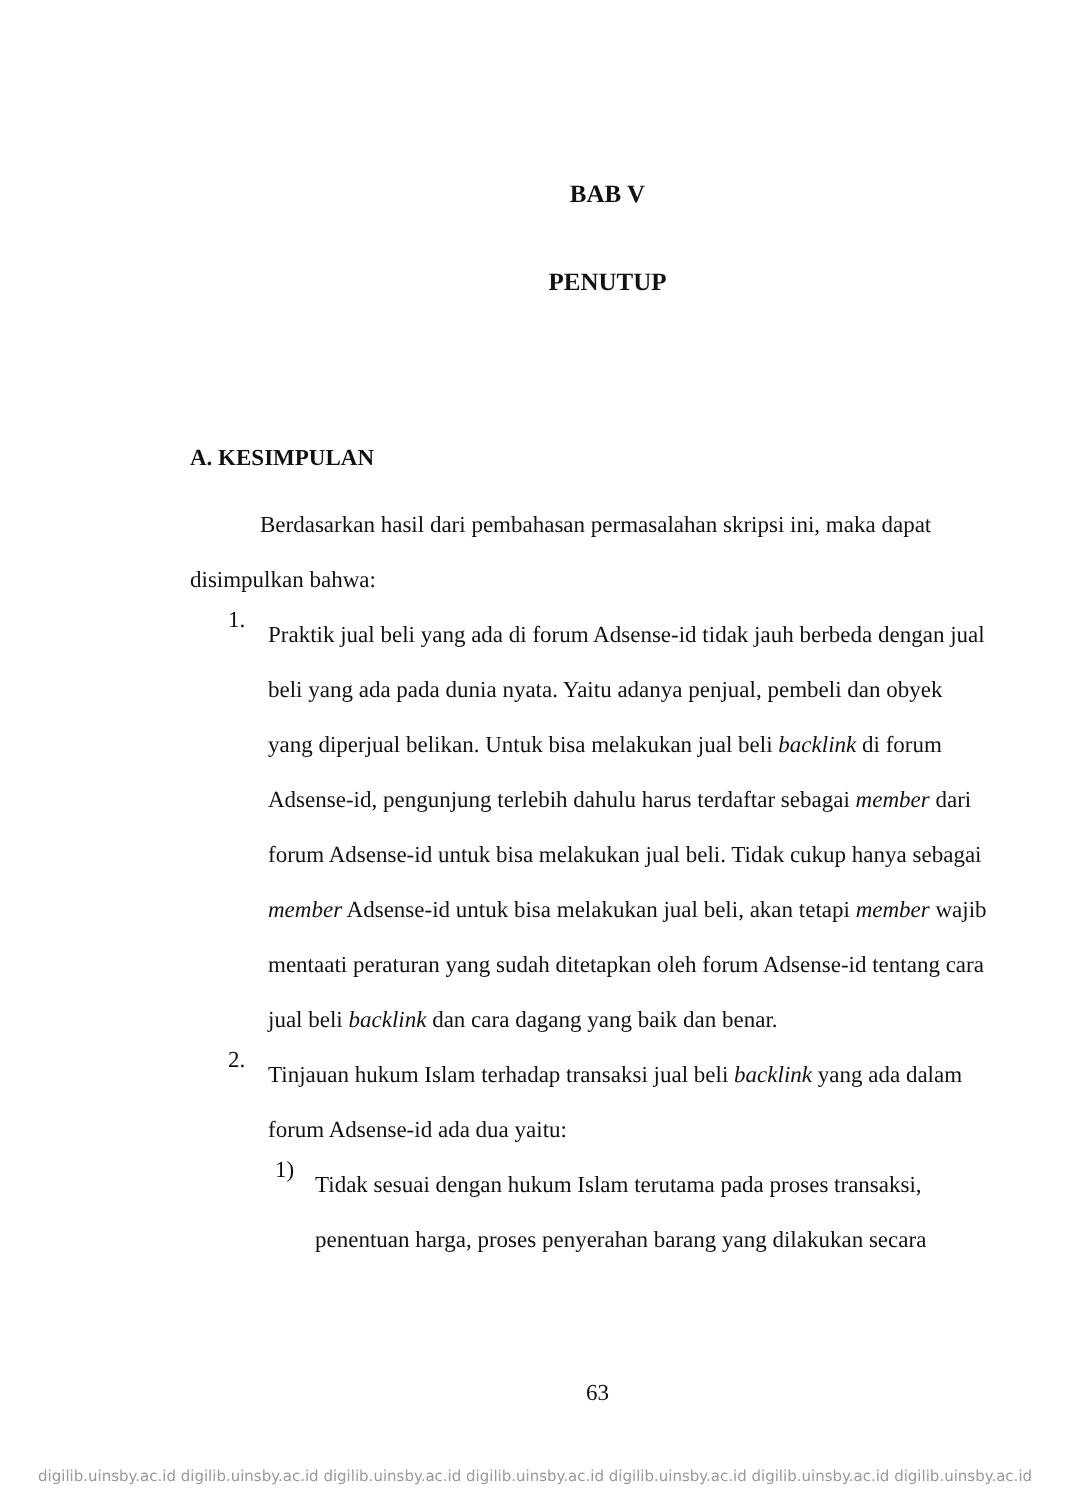BAB V
PENUTUP
A. KESIMPULAN
Berdasarkan hasil dari pembahasan permasalahan skripsi ini, maka dapat disimpulkan bahwa:
1.
Praktik jual beli yang ada di forum Adsense-id tidak jauh berbeda dengan jual beli yang ada pada dunia nyata. Yaitu adanya penjual, pembeli dan obyek yang diperjual belikan. Untuk bisa melakukan jual beli backlink di forum Adsense-id, pengunjung terlebih dahulu harus terdaftar sebagai member dari forum Adsense-id untuk bisa melakukan jual beli. Tidak cukup hanya sebagai member Adsense-id untuk bisa melakukan jual beli, akan tetapi member wajib mentaati peraturan yang sudah ditetapkan oleh forum Adsense-id tentang cara jual beli backlink dan cara dagang yang baik dan benar.
2.
Tinjauan hukum Islam terhadap transaksi jual beli backlink yang ada dalam forum Adsense-id ada dua yaitu:
1)
Tidak sesuai dengan hukum Islam terutama pada proses transaksi, penentuan harga, proses penyerahan barang yang dilakukan secara
63
digilib.uinsby.ac.id digilib.uinsby.ac.id digilib.uinsby.ac.id digilib.uinsby.ac.id digilib.uinsby.ac.id digilib.uinsby.ac.id digilib.uinsby.ac.id